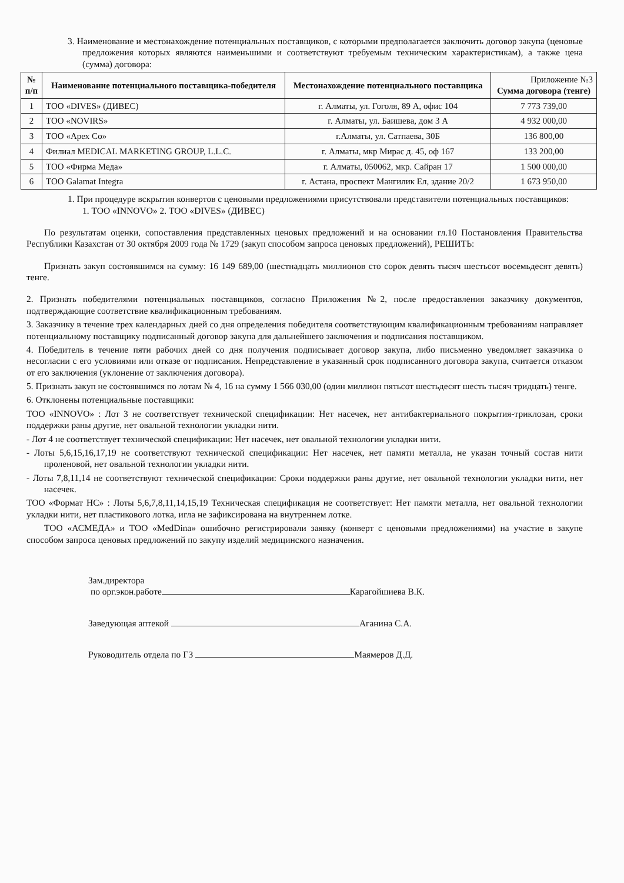3. Наименование и местонахождение потенциальных поставщиков, с которыми предполагается заключить договор закупа (ценовые предложения которых являются наименьшими и соответствуют требуемым техническим характеристикам), а также цена (сумма) договора:
| № п/п | Наименование потенциального поставщика-победителя | Местонахождение потенциального поставщика | Приложение №3 Сумма договора (тенге) |
| --- | --- | --- | --- |
| 1 | ТОО «DIVES» (ДИВЕС) | г. Алматы, ул. Гоголя, 89 А, офис 104 | 7 773 739,00 |
| 2 | ТОО «NOVIRS» | г. Алматы, ул. Баишева, дом 3 А | 4 932 000,00 |
| 3 | ТОО «Apex Co» | г.Алматы, ул. Сатпаева, 30Б | 136 800,00 |
| 4 | Филиал MEDICAL MARKETING GROUP, L.L.C. | г. Алматы, мкр Мирас д. 45, оф 167 | 133 200,00 |
| 5 | ТОО «Фирма Меда» | г. Алматы, 050062, мкр. Сайран 17 | 1 500 000,00 |
| 6 | ТОО Galamat Integra | г. Астана, проспект Мангилик Ел, здание 20/2 | 1 673 950,00 |
1. При процедуре вскрытия конвертов с ценовыми предложениями присутствовали представители потенциальных поставщиков:
1. ТОО «INNOVO» 2. ТОО «DIVES» (ДИВЕС)
По результатам оценки, сопоставления представленных ценовых предложений и на основании гл.10 Постановления Правительства Республики Казахстан от 30 октября 2009 года № 1729 (закуп способом запроса ценовых предложений), РЕШИТЬ:
Признать закуп состоявшимся на сумму: 16 149 689,00 (шестнадцать миллионов сто сорок девять тысяч шестьсот восемьдесят девять) тенге.
2. Признать победителями потенциальных поставщиков, согласно Приложения №2, после предоставления заказчику документов, подтверждающие соответствие квалификационным требованиям.
3. Заказчику в течение трех календарных дней со дня определения победителя соответствующим квалификационным требованиям направляет потенциальному поставщику подписанный договор закупа для дальнейшего заключения и подписания поставщиком.
4. Победитель в течение пяти рабочих дней со дня получения подписывает договор закупа, либо письменно уведомляет заказчика о несогласии с его условиями или отказе от подписания. Непредставление в указанный срок подписанного договора закупа, считается отказом от его заключения (уклонение от заключения договора).
5. Признать закуп не состоявшимся по лотам № 4, 16 на сумму 1 566 030,00 (один миллион пятьсот шестьдесят шесть тысяч тридцать) тенге.
6. Отклонены потенциальные поставщики:
ТОО «INNOVO» : Лот 3 не соответствует технической спецификации: Нет насечек, нет антибактериального покрытия-триклозан, сроки поддержки раны другие, нет овальной технологии укладки нити.
- Лот 4 не соответствует технической спецификации: Нет насечек, нет овальной технологии укладки нити.
- Лоты 5,6,15,16,17,19 не соответствуют технической спецификации: Нет насечек, нет памяти металла, не указан точный состав нити проленовой, нет овальной технологии укладки нити.
- Лоты 7,8,11,14 не соответствуют технической спецификации: Сроки поддержки раны другие, нет овальной технологии укладки нити, нет насечек.
ТОО «Формат НС» : Лоты 5,6,7,8,11,14,15,19 Техническая спецификация не соответствует: Нет памяти металла, нет овальной технологии укладки нити, нет пластикового лотка, игла не зафиксирована на внутреннем лотке.
ТОО «АСМЕДА» и ТОО «MedDina» ошибочно регистрировали заявку (конверт с ценовыми предложениями) на участие в закупе способом запроса ценовых предложений по закупу изделий медицинского назначения.
Зам.директора
по орг.экон.работе Карагойшиева В.К.
Заведующая аптекой Аганина С.А.
Руководитель отдела по ГЗ Маямеров Д.Д.